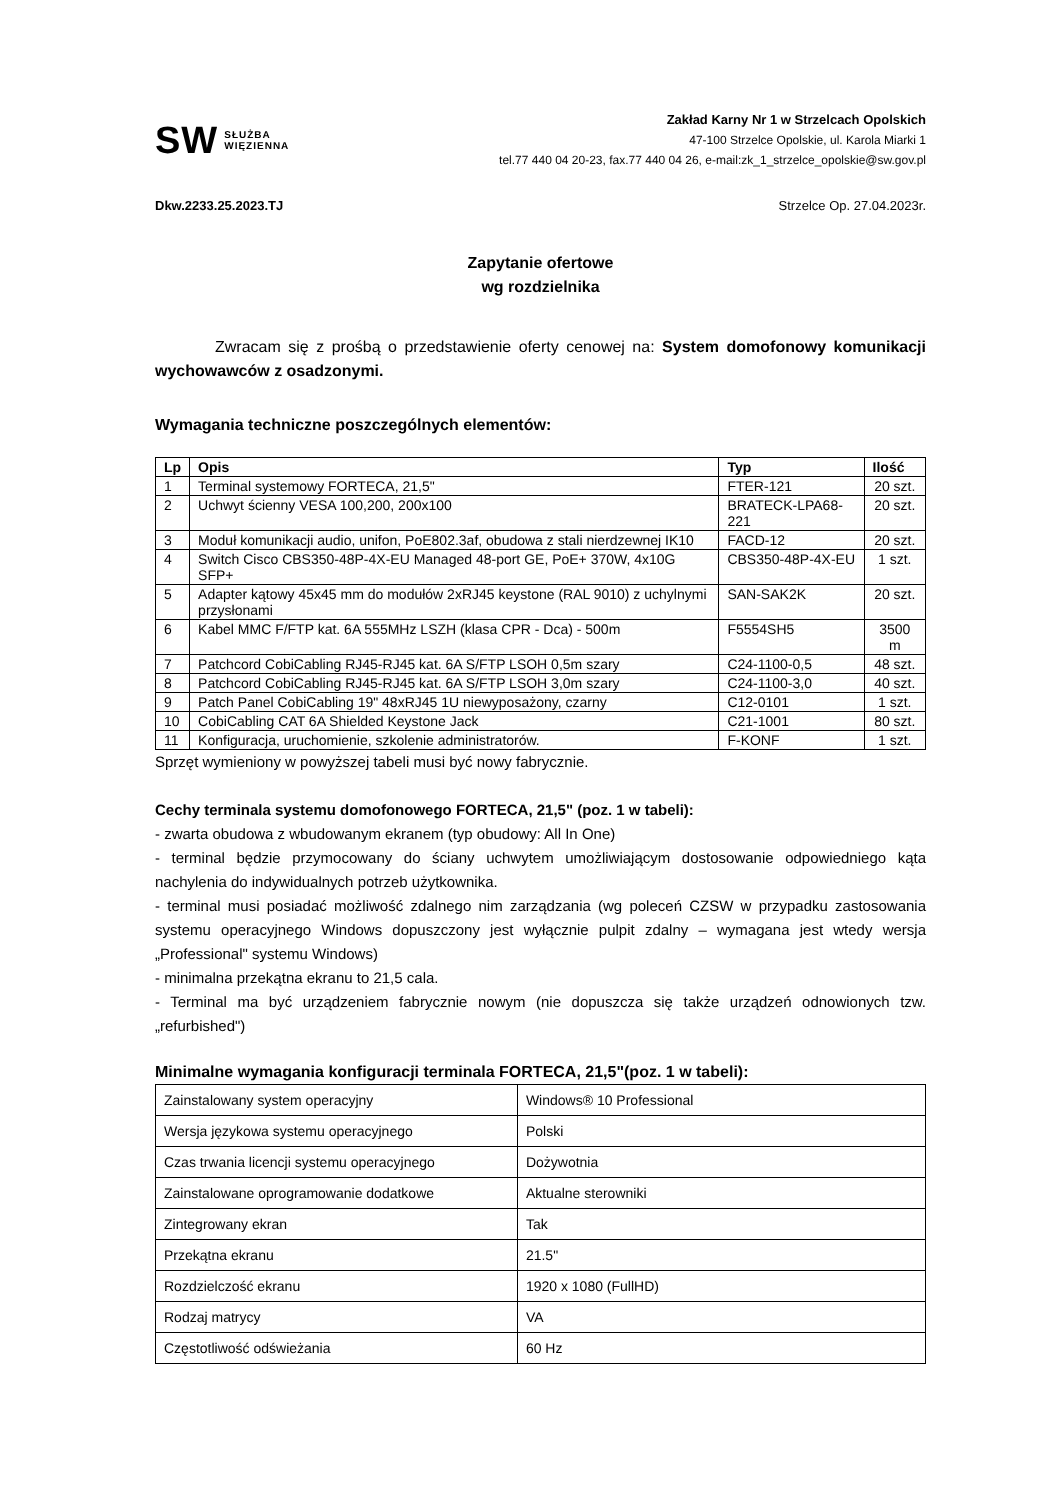SW SŁUŻBA
WIĘZIENNA
Zakład Karny Nr 1 w Strzelcach Opolskich
47-100 Strzelce Opolskie, ul. Karola Miarki 1
tel.77 440 04 20-23, fax.77 440 04 26, e-mail:zk_1_strzelce_opolskie@sw.gov.pl
Dkw.2233.25.2023.TJ Strzelce Op. 27.04.2023r.
Zapytanie ofertowe
wg rozdzielnika
Zwracam się z prośbą o przedstawienie oferty cenowej na: System domofonowy komunikacji wychowawców z osadzonymi.
Wymagania techniczne poszczególnych elementów:
| Lp | Opis | Typ | Ilość |
| --- | --- | --- | --- |
| 1 | Terminal systemowy FORTECA, 21,5" | FTER-121 | 20 szt. |
| 2 | Uchwyt ścienny VESA 100,200, 200x100 | BRATECK-LPA68-221 | 20 szt. |
| 3 | Moduł komunikacji audio, unifon, PoE802.3af, obudowa z stali nierdzewnej IK10 | FACD-12 | 20 szt. |
| 4 | Switch Cisco CBS350-48P-4X-EU Managed 48-port GE, PoE+ 370W, 4x10G SFP+ | CBS350-48P-4X-EU | 1 szt. |
| 5 | Adapter kątowy 45x45 mm do modułów 2xRJ45 keystone (RAL 9010) z uchylnymi przysłonami | SAN-SAK2K | 20 szt. |
| 6 | Kabel MMC F/FTP kat. 6A 555MHz LSZH (klasa CPR - Dca) - 500m | F5554SH5 | 3500 m |
| 7 | Patchcord CobiCabling RJ45-RJ45 kat. 6A S/FTP LSOH 0,5m szary | C24-1100-0,5 | 48 szt. |
| 8 | Patchcord CobiCabling RJ45-RJ45 kat. 6A S/FTP LSOH 3,0m szary | C24-1100-3,0 | 40 szt. |
| 9 | Patch Panel CobiCabling 19" 48xRJ45 1U niewyposażony, czarny | C12-0101 | 1 szt. |
| 10 | CobiCabling CAT 6A Shielded Keystone Jack | C21-1001 | 80 szt. |
| 11 | Konfiguracja, uruchomienie, szkolenie administratorów. | F-KONF | 1 szt. |
Sprzęt wymieniony w powyższej tabeli musi być nowy fabrycznie.
Cechy terminala systemu domofonowego FORTECA, 21,5" (poz. 1 w tabeli):
- zwarta obudowa z wbudowanym ekranem (typ obudowy: All In One)
- terminal będzie przymocowany do ściany uchwytem umożliwiającym dostosowanie odpowiedniego kąta nachylenia do indywidualnych potrzeb użytkownika.
- terminal musi posiadać możliwość zdalnego nim zarządzania (wg poleceń CZSW w przypadku zastosowania systemu operacyjnego Windows dopuszczony jest wyłącznie pulpit zdalny – wymagana jest wtedy wersja „Professional" systemu Windows)
- minimalna przekątna ekranu to 21,5 cala.
- Terminal ma być urządzeniem fabrycznie nowym (nie dopuszcza się także urządzeń odnowionych tzw. „refurbished")
Minimalne wymagania konfiguracji terminala FORTECA, 21,5"(poz. 1 w tabeli):
| Zainstalowany system operacyjny | Windows® 10 Professional |
| Wersja językowa systemu operacyjnego | Polski |
| Czas trwania licencji systemu operacyjnego | Dożywotnia |
| Zainstalowane oprogramowanie dodatkowe | Aktualne sterowniki |
| Zintegrowany ekran | Tak |
| Przekątna ekranu | 21.5" |
| Rozdzielczość ekranu | 1920 x 1080 (FullHD) |
| Rodzaj matrycy | VA |
| Częstotliwość odświeżania | 60 Hz |